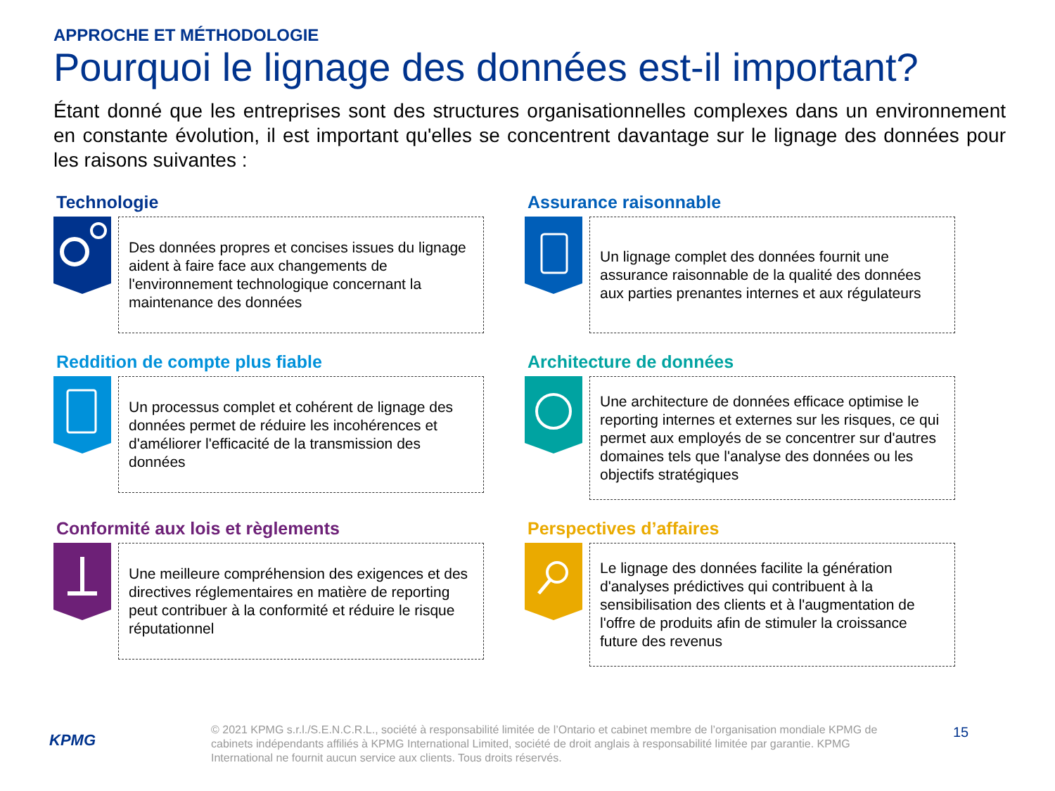APPROCHE ET MÉTHODOLOGIE
Pourquoi le lignage des données est-il important?
Étant donné que les entreprises sont des structures organisationnelles complexes dans un environnement en constante évolution, il est important qu'elles se concentrent davantage sur le lignage des données pour les raisons suivantes :
Technologie
Des données propres et concises issues du lignage aident à faire face aux changements de l'environnement technologique concernant la maintenance des données
Assurance raisonnable
Un lignage complet des données fournit une assurance raisonnable de la qualité des données aux parties prenantes internes et aux régulateurs
Reddition de compte plus fiable
Un processus complet et cohérent de lignage des données permet de réduire les incohérences et d'améliorer l'efficacité de la transmission des données
Architecture de données
Une architecture de données efficace optimise le reporting internes et externes sur les risques, ce qui permet aux employés de se concentrer sur d'autres domaines tels que l'analyse des données ou les objectifs stratégiques
Conformité aux lois et règlements
Une meilleure compréhension des exigences et des directives réglementaires en matière de reporting peut contribuer à la conformité et réduire le risque réputationnel
Perspectives d’affaires
Le lignage des données facilite la génération d'analyses prédictives qui contribuent à la sensibilisation des clients et à l'augmentation de l'offre de produits afin de stimuler la croissance future des revenus
KPMG
© 2021 KPMG s.r.l./S.E.N.C.R.L., société à responsabilité limitée de l’Ontario et cabinet membre de l’organisation mondiale KPMG de cabinets indépendants affiliés à KPMG International Limited, société de droit anglais à responsabilité limitée par garantie. KPMG International ne fournit aucun service aux clients. Tous droits réservés.
15